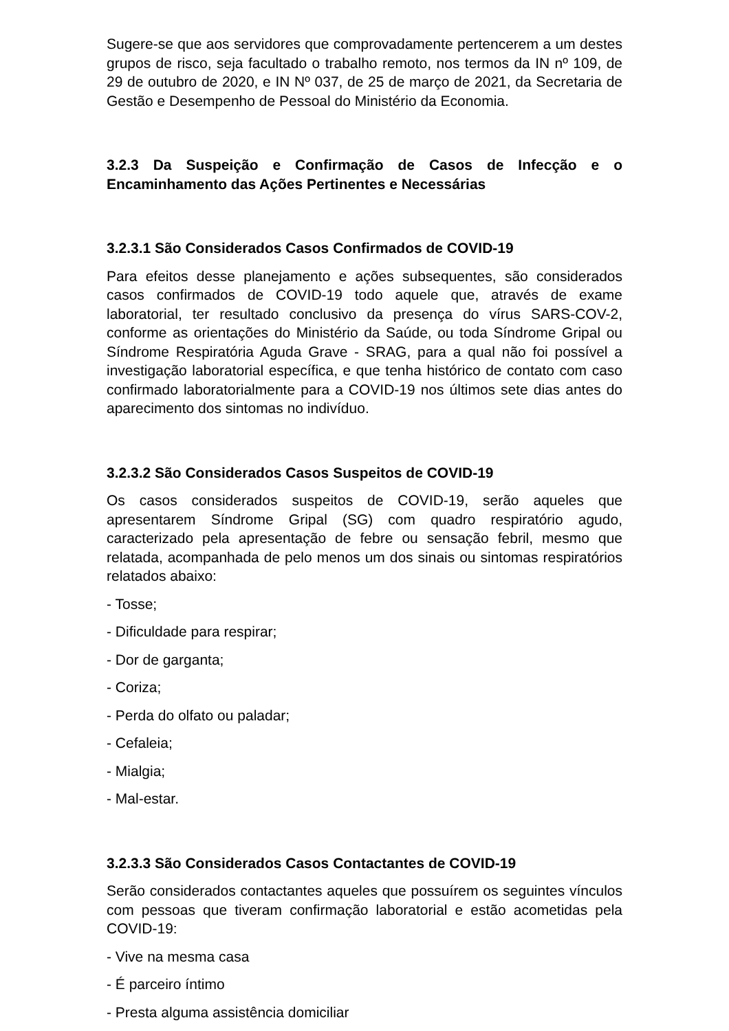Sugere-se que aos servidores que comprovadamente pertencerem a um destes grupos de risco, seja facultado o trabalho remoto, nos termos da IN nº 109, de 29 de outubro de 2020, e IN Nº 037, de 25 de março de 2021, da Secretaria de Gestão e Desempenho de Pessoal do Ministério da Economia.
3.2.3 Da Suspeição e Confirmação de Casos de Infecção e o Encaminhamento das Ações Pertinentes e Necessárias
3.2.3.1 São Considerados Casos Confirmados de COVID-19
Para efeitos desse planejamento e ações subsequentes, são considerados casos confirmados de COVID-19 todo aquele que, através de exame laboratorial, ter resultado conclusivo da presença do vírus SARS-COV-2, conforme as orientações do Ministério da Saúde, ou toda Síndrome Gripal ou Síndrome Respiratória Aguda Grave - SRAG, para a qual não foi possível a investigação laboratorial específica, e que tenha histórico de contato com caso confirmado laboratorialmente para a COVID-19 nos últimos sete dias antes do aparecimento dos sintomas no indivíduo.
3.2.3.2 São Considerados Casos Suspeitos de COVID-19
Os casos considerados suspeitos de COVID-19, serão aqueles que apresentarem Síndrome Gripal (SG) com quadro respiratório agudo, caracterizado pela apresentação de febre ou sensação febril, mesmo que relatada, acompanhada de pelo menos um dos sinais ou sintomas respiratórios relatados abaixo:
- Tosse;
- Dificuldade para respirar;
- Dor de garganta;
- Coriza;
- Perda do olfato ou paladar;
- Cefaleia;
- Mialgia;
- Mal-estar.
3.2.3.3 São Considerados Casos Contactantes de COVID-19
Serão considerados contactantes aqueles que possuírem os seguintes vínculos com pessoas que tiveram confirmação laboratorial e estão acometidas pela COVID-19:
- Vive na mesma casa
- É parceiro íntimo
- Presta alguma assistência domiciliar